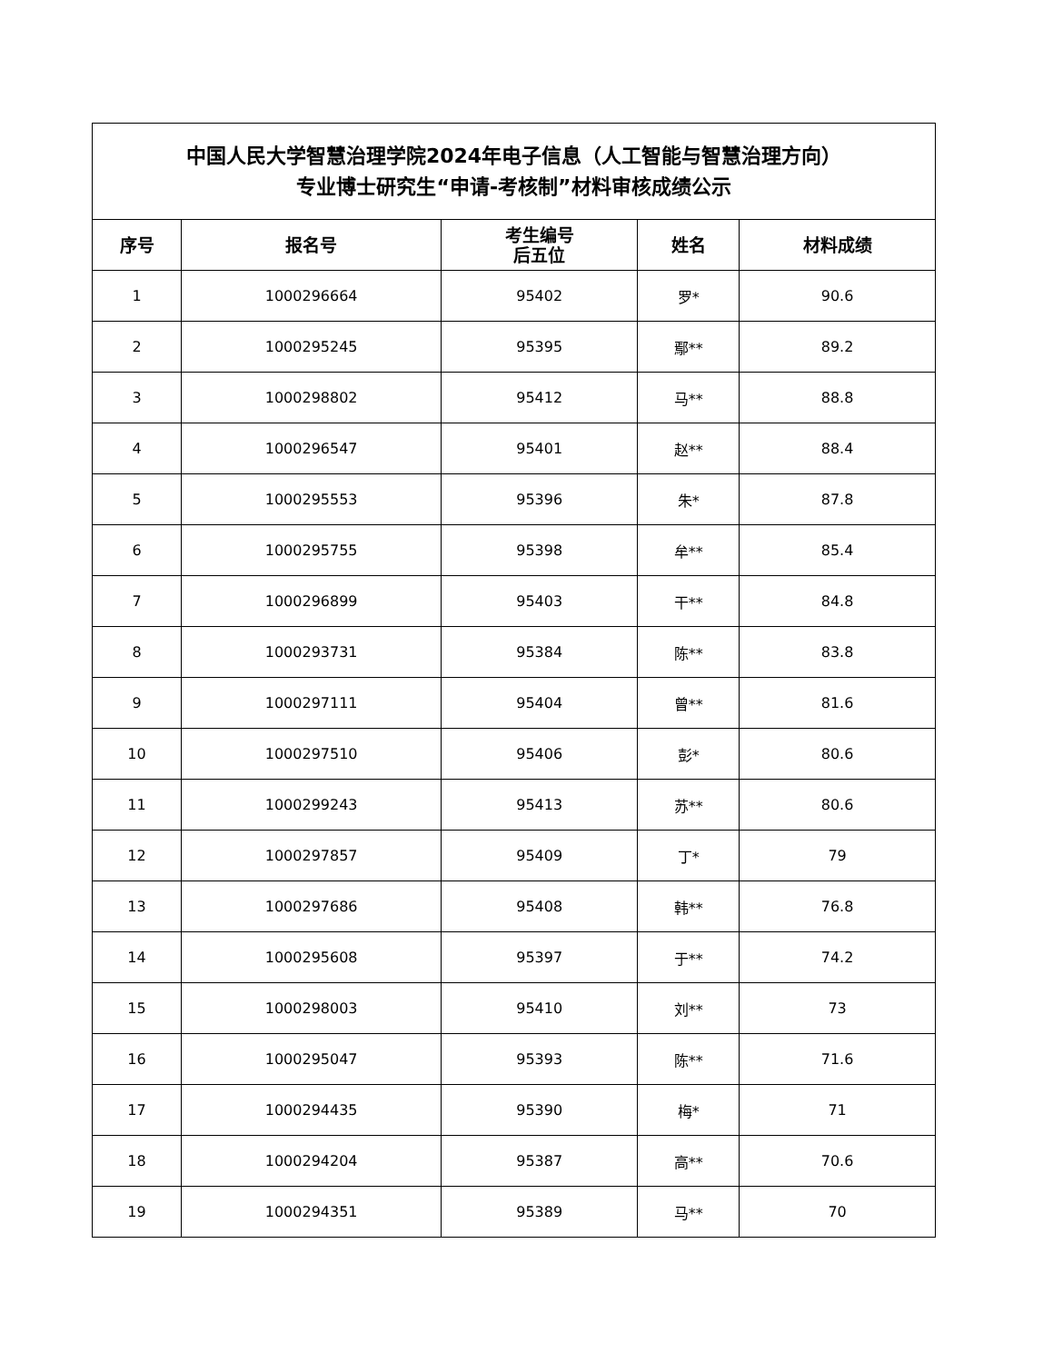| 中国人民大学智慧治理学院2024年电子信息（人工智能与智慧治理方向） 专业博士研究生“申请-考核制”材料审核成绩公示 | | | | |
| --- | --- | --- | --- | --- |
| 序号 | 报名号 | 考生编号 后五位 | 姓名 | 材料成绩 |
| 1 | 1000296664 | 95402 | 罗* | 90.6 |
| 2 | 1000295245 | 95395 | 鄢** | 89.2 |
| 3 | 1000298802 | 95412 | 马** | 88.8 |
| 4 | 1000296547 | 95401 | 赵** | 88.4 |
| 5 | 1000295553 | 95396 | 朱* | 87.8 |
| 6 | 1000295755 | 95398 | 牟** | 85.4 |
| 7 | 1000296899 | 95403 | 干** | 84.8 |
| 8 | 1000293731 | 95384 | 陈** | 83.8 |
| 9 | 1000297111 | 95404 | 曾** | 81.6 |
| 10 | 1000297510 | 95406 | 彭* | 80.6 |
| 11 | 1000299243 | 95413 | 苏** | 80.6 |
| 12 | 1000297857 | 95409 | 丁* | 79 |
| 13 | 1000297686 | 95408 | 韩** | 76.8 |
| 14 | 1000295608 | 95397 | 于** | 74.2 |
| 15 | 1000298003 | 95410 | 刘** | 73 |
| 16 | 1000295047 | 95393 | 陈** | 71.6 |
| 17 | 1000294435 | 95390 | 梅* | 71 |
| 18 | 1000294204 | 95387 | 高** | 70.6 |
| 19 | 1000294351 | 95389 | 马** | 70 |